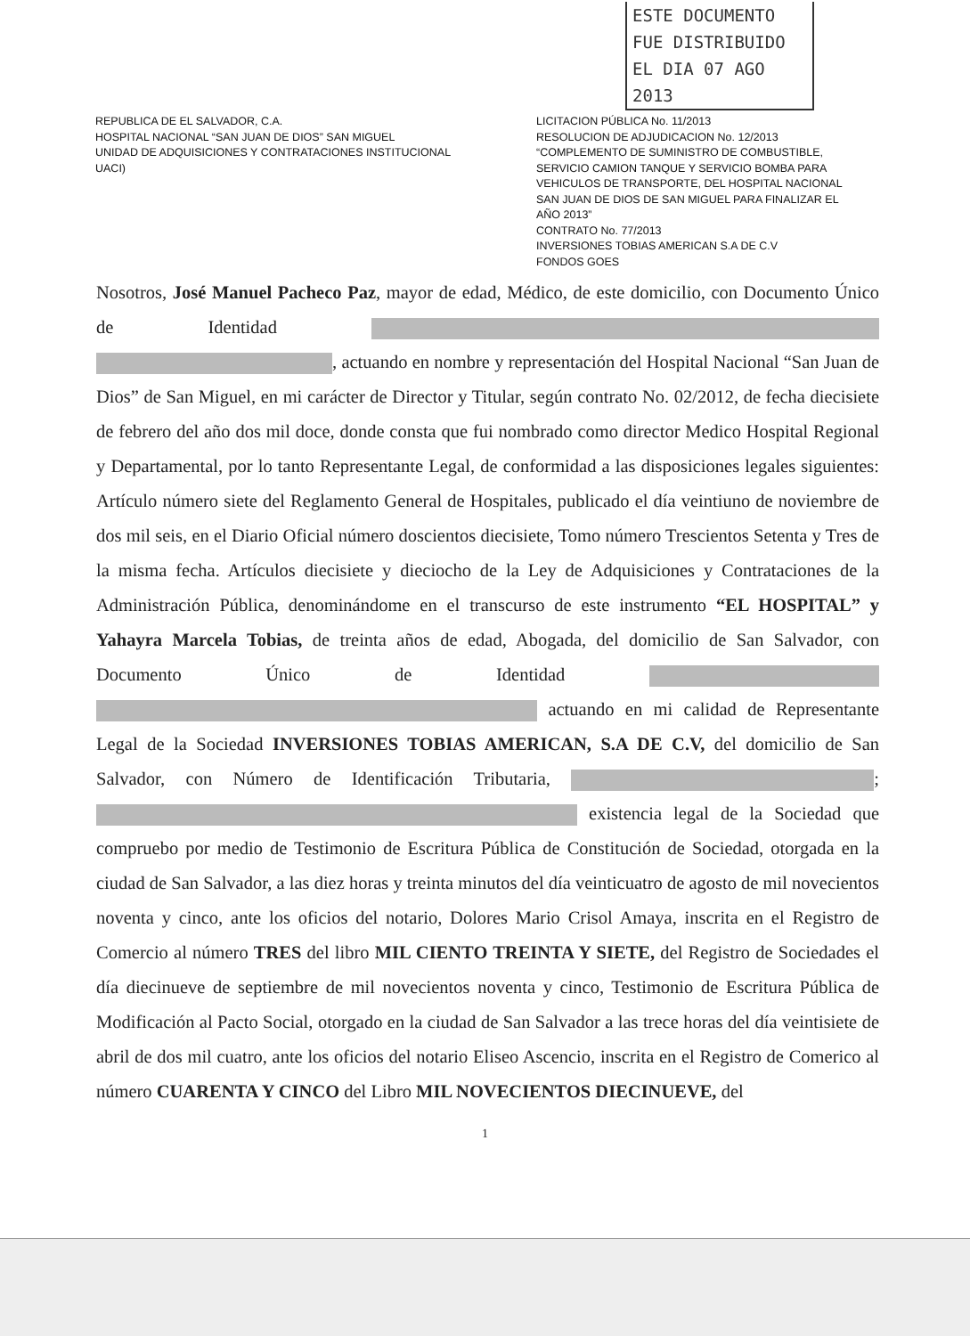ESTE DOCUMENTO
FUE DISTRIBUIDO
EL DIA 07 AGO 2013
REPUBLICA DE EL SALVADOR, C.A.
HOSPITAL NACIONAL “SAN JUAN DE DIOS” SAN MIGUEL
UNIDAD DE ADQUISICIONES Y CONTRATACIONES INSTITUCIONAL
UACI)
LICITACION PÚBLICA No. 11/2013
RESOLUCION DE ADJUDICACION No. 12/2013
“COMPLEMENTO DE SUMINISTRO DE COMBUSTIBLE,
SERVICIO CAMION TANQUE Y SERVICIO BOMBA PARA
VEHICULOS DE TRANSPORTE, DEL HOSPITAL NACIONAL
SAN JUAN DE DIOS DE SAN MIGUEL PARA FINALIZAR EL
AÑO 2013”
CONTRATO No. 77/2013
INVERSIONES TOBIAS AMERICAN S.A DE C.V
FONDOS GOES
Nosotros, José Manuel Pacheco Paz, mayor de edad, Médico, de este domicilio, con Documento Único de Identidad , actuando en nombre y representación del Hospital Nacional “San Juan de Dios” de San Miguel, en mi carácter de Director y Titular, según contrato No. 02/2012, de fecha diecisiete de febrero del año dos mil doce, donde consta que fui nombrado como director Medico Hospital Regional y Departamental, por lo tanto Representante Legal, de conformidad a las disposiciones legales siguientes: Artículo número siete del Reglamento General de Hospitales, publicado el día veintiuno de noviembre de dos mil seis, en el Diario Oficial número doscientos diecisiete, Tomo número Trescientos Setenta y Tres de la misma fecha. Artículos diecisiete y dieciocho de la Ley de Adquisiciones y Contrataciones de la Administración Pública, denominándome en el transcurso de este instrumento “EL HOSPITAL” y Yahayra Marcela Tobias, de treinta años de edad, Abogada, del domicilio de San Salvador, con Documento Único de Identidad actuando en mi calidad de Representante Legal de la Sociedad INVERSIONES TOBIAS AMERICAN, S.A DE C.V, del domicilio de San Salvador, con Número de Identificación Tributaria, ; existencia legal de la Sociedad que compruebo por medio de Testimonio de Escritura Pública de Constitución de Sociedad, otorgada en la ciudad de San Salvador, a las diez horas y treinta minutos del día veinticuatro de agosto de mil novecientos noventa y cinco, ante los oficios del notario, Dolores Mario Crisol Amaya, inscrita en el Registro de Comercio al número TRES del libro MIL CIENTO TREINTA Y SIETE, del Registro de Sociedades el día diecinueve de septiembre de mil novecientos noventa y cinco, Testimonio de Escritura Pública de Modificación al Pacto Social, otorgado en la ciudad de San Salvador a las trece horas del día veintisiete de abril de dos mil cuatro, ante los oficios del notario Eliseo Ascencio, inscrita en el Registro de Comerico al número CUARENTA Y CINCO del Libro MIL NOVECIENTOS DIECINUEVE, del
1